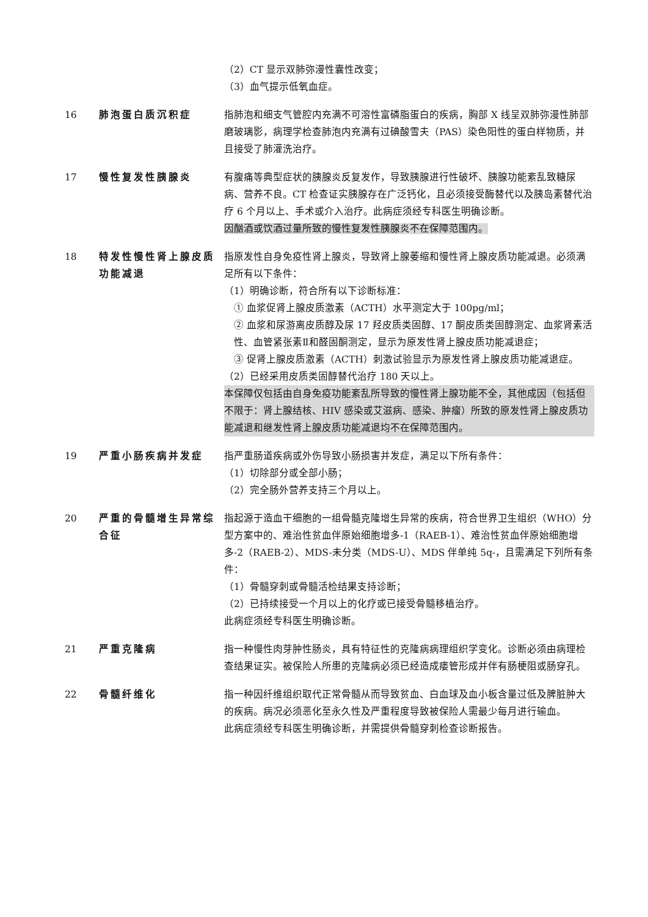（2）CT 显示双肺弥漫性囊性改变；
（3）血气提示低氧血症。
16 肺泡蛋白质沉积症 指肺泡和细支气管腔内充满不可溶性富磷脂蛋白的疾病，胸部 X 线呈双肺弥漫性肺部磨玻璃影，病理学检查肺泡内充满有过碘酸雪夫（PAS）染色阳性的蛋白样物质，并且接受了肺灌洗治疗。
17 慢性复发性胰腺炎 有腹痛等典型症状的胰腺炎反复发作，导致胰腺进行性破坏、胰腺功能紊乱致糖尿病、营养不良。CT 检查证实胰腺存在广泛钙化，且必须接受酶替代以及胰岛素替代治疗 6 个月以上、手术或介入治疗。此病症须经专科医生明确诊断。
因酗酒或饮酒过量所致的慢性复发性胰腺炎不在保障范围内。
18 特发性慢性肾上腺皮质功能减退
指原发性自身免疫性肾上腺炎，导致肾上腺萎缩和慢性肾上腺皮质功能减退。必须满足所有以下条件：
（1）明确诊断，符合所有以下诊断标准：
① 血浆促肾上腺皮质激素（ACTH）水平测定大于 100pg/ml；
② 血浆和尿游离皮质醇及尿 17 羟皮质类固醇、17 酮皮质类固醇测定、血浆肾素活性、血管紧张素Ⅱ和醛固酮测定，显示为原发性肾上腺皮质功能减退症；
③ 促肾上腺皮质激素（ACTH）刺激试验显示为原发性肾上腺皮质功能减退症。
（2）已经采用皮质类固醇替代治疗 180 天以上。
本保障仅包括由自身免疫功能紊乱所导致的慢性肾上腺功能不全，其他成因（包括但不限于：肾上腺结核、HIV 感染或艾滋病、感染、肿瘤）所致的原发性肾上腺皮质功能减退和继发性肾上腺皮质功能减退均不在保障范围内。
19 严重小肠疾病并发症 指严重肠道疾病或外伤导致小肠损害并发症，满足以下所有条件：
（1）切除部分或全部小肠；
（2）完全肠外营养支持三个月以上。
20 严重的骨髓增生异常综合征
指起源于造血干细胞的一组骨髓克隆增生异常的疾病，符合世界卫生组织（WHO）分型方案中的、难治性贫血伴原始细胞增多-1（RAEB-1）、难治性贫血伴原始细胞增多-2（RAEB-2）、MDS-未分类（MDS-U）、MDS 伴单纯 5q-，且需满足下列所有条件：
（1）骨髓穿刺或骨髓活检结果支持诊断；
（2）已持续接受一个月以上的化疗或已接受骨髓移植治疗。
此病症须经专科医生明确诊断。
21 严重克隆病 指一种慢性肉芽肿性肠炎，具有特征性的克隆病病理组织学变化。诊断必须由病理检查结果证实。被保险人所患的克隆病必须已经造成瘘管形成并伴有肠梗阻或肠穿孔。
22 骨髓纤维化 指一种因纤维组织取代正常骨髓从而导致贫血、白血球及血小板含量过低及脾脏肿大的疾病。病况必须恶化至永久性及严重程度导致被保险人需最少每月进行输血。
此病症须经专科医生明确诊断，并需提供骨髓穿刺检查诊断报告。